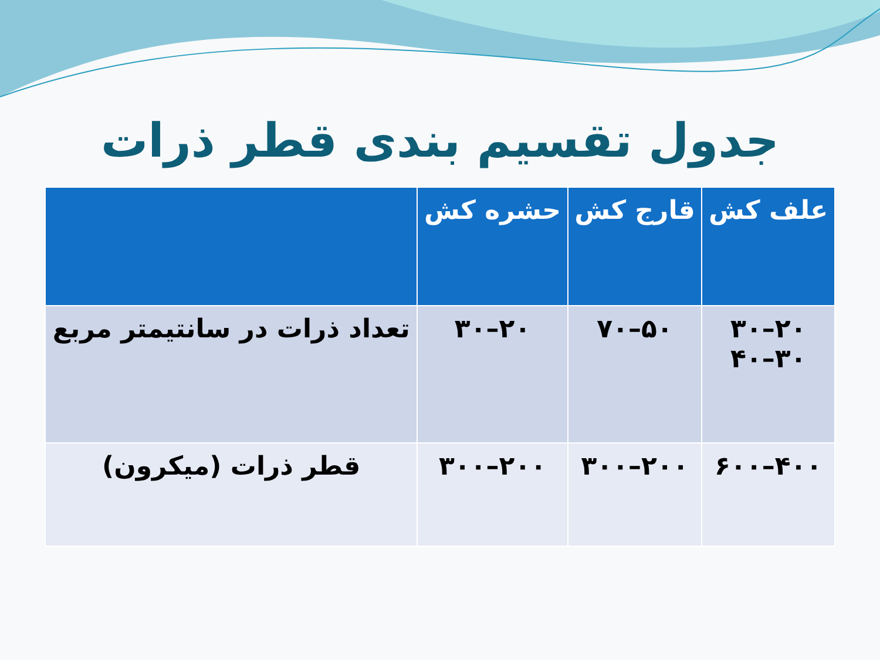جدول تقسیم بندی قطر ذرات
| علف کش | قارج کش | حشره کش | |
| --- | --- | --- | --- |
| ۲۰–۳۰ ۳۰–۴۰ | ۵۰–۷۰ | ۲۰–۳۰ | تعداد ذرات در سانتیمتر مربع |
| ۴۰۰–۶۰۰ | ۲۰۰–۳۰۰ | ۲۰۰–۳۰۰ | قطر ذرات (میکرون) |